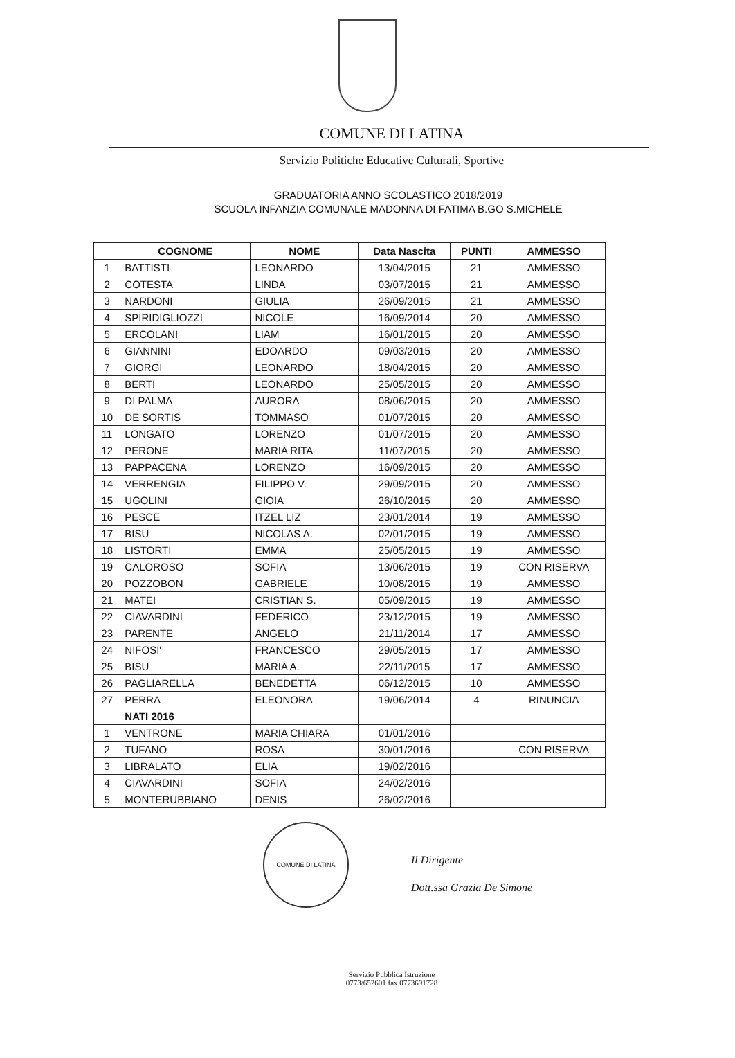COMUNE DI LATINA
Servizio Politiche Educative Culturali, Sportive
GRADUATORIA ANNO SCOLASTICO 2018/2019
SCUOLA INFANZIA COMUNALE MADONNA DI FATIMA B.GO S.MICHELE
| | COGNOME | NOME | Data Nascita | PUNTI | AMMESSO |
| --- | --- | --- | --- | --- | --- |
| 1 | BATTISTI | LEONARDO | 13/04/2015 | 21 | AMMESSO |
| 2 | COTESTA | LINDA | 03/07/2015 | 21 | AMMESSO |
| 3 | NARDONI | GIULIA | 26/09/2015 | 21 | AMMESSO |
| 4 | SPIRIDIGLIOZZI | NICOLE | 16/09/2014 | 20 | AMMESSO |
| 5 | ERCOLANI | LIAM | 16/01/2015 | 20 | AMMESSO |
| 6 | GIANNINI | EDOARDO | 09/03/2015 | 20 | AMMESSO |
| 7 | GIORGI | LEONARDO | 18/04/2015 | 20 | AMMESSO |
| 8 | BERTI | LEONARDO | 25/05/2015 | 20 | AMMESSO |
| 9 | DI PALMA | AURORA | 08/06/2015 | 20 | AMMESSO |
| 10 | DE SORTIS | TOMMASO | 01/07/2015 | 20 | AMMESSO |
| 11 | LONGATO | LORENZO | 01/07/2015 | 20 | AMMESSO |
| 12 | PERONE | MARIA RITA | 11/07/2015 | 20 | AMMESSO |
| 13 | PAPPACENA | LORENZO | 16/09/2015 | 20 | AMMESSO |
| 14 | VERRENGIA | FILIPPO V. | 29/09/2015 | 20 | AMMESSO |
| 15 | UGOLINI | GIOIA | 26/10/2015 | 20 | AMMESSO |
| 16 | PESCE | ITZEL LIZ | 23/01/2014 | 19 | AMMESSO |
| 17 | BISU | NICOLAS A. | 02/01/2015 | 19 | AMMESSO |
| 18 | LISTORTI | EMMA | 25/05/2015 | 19 | AMMESSO |
| 19 | CALOROSO | SOFIA | 13/06/2015 | 19 | CON RISERVA |
| 20 | POZZOBON | GABRIELE | 10/08/2015 | 19 | AMMESSO |
| 21 | MATEI | CRISTIAN S. | 05/09/2015 | 19 | AMMESSO |
| 22 | CIAVARDINI | FEDERICO | 23/12/2015 | 19 | AMMESSO |
| 23 | PARENTE | ANGELO | 21/11/2014 | 17 | AMMESSO |
| 24 | NIFOSI' | FRANCESCO | 29/05/2015 | 17 | AMMESSO |
| 25 | BISU | MARIA A. | 22/11/2015 | 17 | AMMESSO |
| 26 | PAGLIARELLA | BENEDETTA | 06/12/2015 | 10 | AMMESSO |
| 27 | PERRA | ELEONORA | 19/06/2014 | 4 | RINUNCIA |
| | NATI 2016 | | | | |
| 1 | VENTRONE | MARIA CHIARA | 01/01/2016 | | |
| 2 | TUFANO | ROSA | 30/01/2016 | | CON RISERVA |
| 3 | LIBRALATO | ELIA | 19/02/2016 | | |
| 4 | CIAVARDINI | SOFIA | 24/02/2016 | | |
| 5 | MONTERUBBIANO | DENIS | 26/02/2016 | | |
COMUNE DI LATINA
Il Dirigente
Dott.ssa Grazia De Simone
Servizio Pubblica Istruzione
0773/652601 fax 0773691728